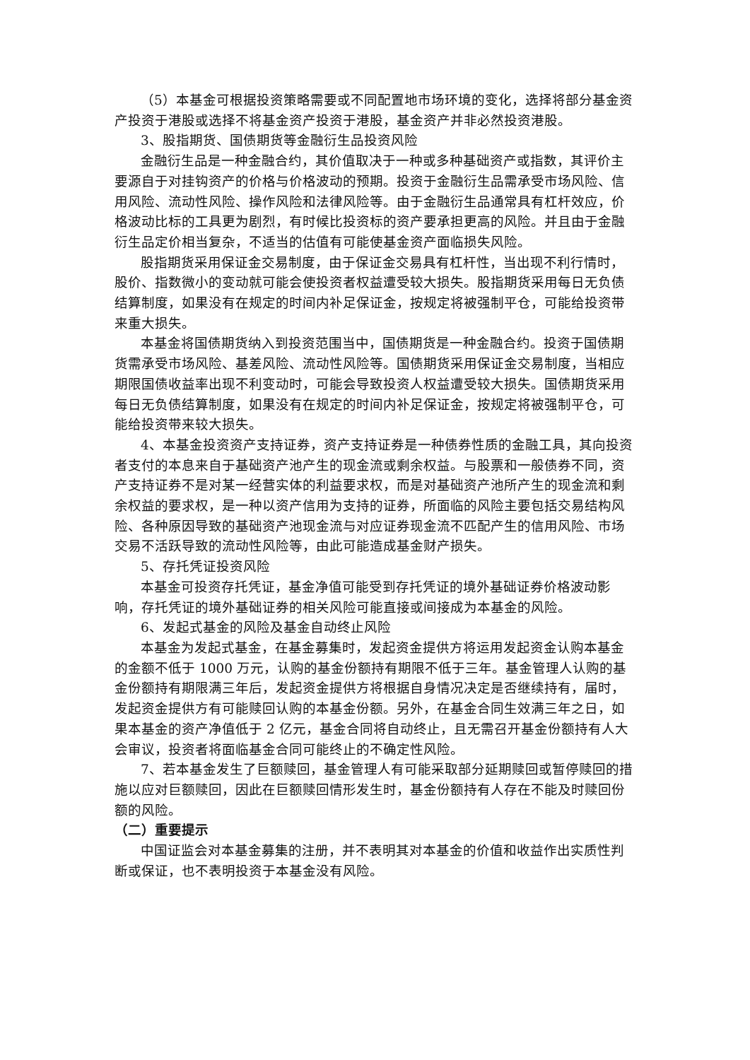（5）本基金可根据投资策略需要或不同配置地市场环境的变化，选择将部分基金资产投资于港股或选择不将基金资产投资于港股，基金资产并非必然投资港股。
3、股指期货、国债期货等金融衍生品投资风险
金融衍生品是一种金融合约，其价值取决于一种或多种基础资产或指数，其评价主要源自于对挂钩资产的价格与价格波动的预期。投资于金融衍生品需承受市场风险、信用风险、流动性风险、操作风险和法律风险等。由于金融衍生品通常具有杠杆效应，价格波动比标的工具更为剧烈，有时候比投资标的资产要承担更高的风险。并且由于金融衍生品定价相当复杂，不适当的估值有可能使基金资产面临损失风险。
股指期货采用保证金交易制度，由于保证金交易具有杠杆性，当出现不利行情时，股价、指数微小的变动就可能会使投资者权益遭受较大损失。股指期货采用每日无负债结算制度，如果没有在规定的时间内补足保证金，按规定将被强制平仓，可能给投资带来重大损失。
本基金将国债期货纳入到投资范围当中，国债期货是一种金融合约。投资于国债期货需承受市场风险、基差风险、流动性风险等。国债期货采用保证金交易制度，当相应期限国债收益率出现不利变动时，可能会导致投资人权益遭受较大损失。国债期货采用每日无负债结算制度，如果没有在规定的时间内补足保证金，按规定将被强制平仓，可能给投资带来较大损失。
4、本基金投资资产支持证券，资产支持证券是一种债券性质的金融工具，其向投资者支付的本息来自于基础资产池产生的现金流或剩余权益。与股票和一般债券不同，资产支持证券不是对某一经营实体的利益要求权，而是对基础资产池所产生的现金流和剩余权益的要求权，是一种以资产信用为支持的证券，所面临的风险主要包括交易结构风险、各种原因导致的基础资产池现金流与对应证券现金流不匹配产生的信用风险、市场交易不活跃导致的流动性风险等，由此可能造成基金财产损失。
5、存托凭证投资风险
本基金可投资存托凭证，基金净值可能受到存托凭证的境外基础证券价格波动影响，存托凭证的境外基础证券的相关风险可能直接或间接成为本基金的风险。
6、发起式基金的风险及基金自动终止风险
本基金为发起式基金，在基金募集时，发起资金提供方将运用发起资金认购本基金的金额不低于 1000 万元，认购的基金份额持有期限不低于三年。基金管理人认购的基金份额持有期限满三年后，发起资金提供方将根据自身情况决定是否继续持有，届时，发起资金提供方有可能赎回认购的本基金份额。另外，在基金合同生效满三年之日，如果本基金的资产净值低于 2 亿元，基金合同将自动终止，且无需召开基金份额持有人大会审议，投资者将面临基金合同可能终止的不确定性风险。
7、若本基金发生了巨额赎回，基金管理人有可能采取部分延期赎回或暂停赎回的措施以应对巨额赎回，因此在巨额赎回情形发生时，基金份额持有人存在不能及时赎回份额的风险。
（二）重要提示
中国证监会对本基金募集的注册，并不表明其对本基金的价值和收益作出实质性判断或保证，也不表明投资于本基金没有风险。